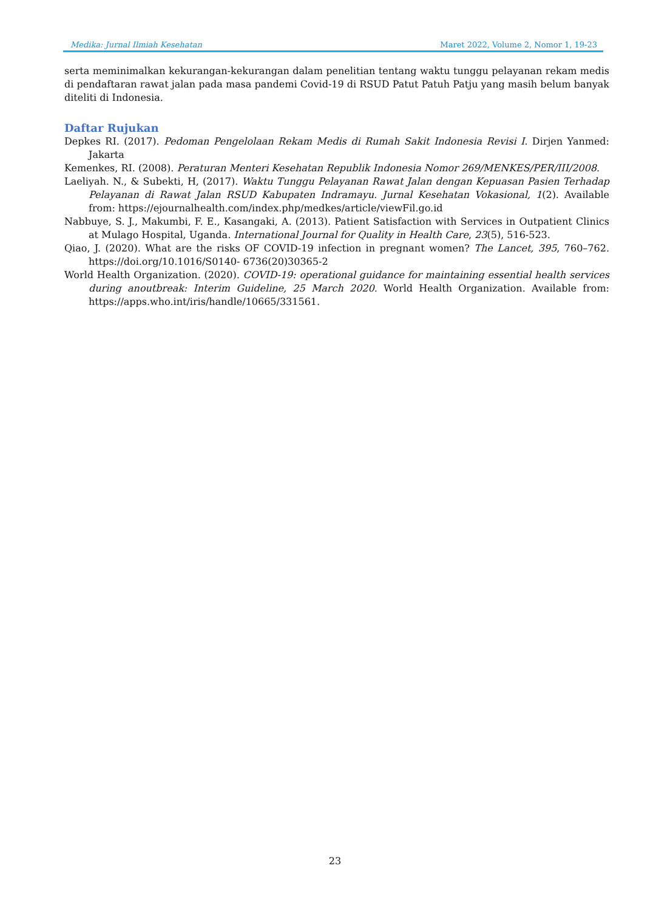Medika: Jurnal Ilmiah Kesehatan Maret 2022, Volume 2, Nomor 1, 19-23
serta meminimalkan kekurangan-kekurangan dalam penelitian tentang waktu tunggu pelayanan rekam medis di pendaftaran rawat jalan pada masa pandemi Covid-19 di RSUD Patut Patuh Patju yang masih belum banyak diteliti di Indonesia.
Daftar Rujukan
Depkes RI. (2017). Pedoman Pengelolaan Rekam Medis di Rumah Sakit Indonesia Revisi I. Dirjen Yanmed: Jakarta
Kemenkes, RI. (2008). Peraturan Menteri Kesehatan Republik Indonesia Nomor 269/MENKES/PER/III/2008.
Laeliyah. N., & Subekti, H, (2017). Waktu Tunggu Pelayanan Rawat Jalan dengan Kepuasan Pasien Terhadap Pelayanan di Rawat Jalan RSUD Kabupaten Indramayu. Jurnal Kesehatan Vokasional, 1(2). Available from: https://ejournalhealth.com/index.php/medkes/article/viewFil.go.id
Nabbuye, S. J., Makumbi, F. E., Kasangaki, A. (2013). Patient Satisfaction with Services in Outpatient Clinics at Mulago Hospital, Uganda. International Journal for Quality in Health Care, 23(5), 516-523.
Qiao, J. (2020). What are the risks OF COVID-19 infection in pregnant women? The Lancet, 395, 760–762. https://doi.org/10.1016/S0140- 6736(20)30365-2
World Health Organization. (2020). COVID-19: operational guidance for maintaining essential health services during anoutbreak: Interim Guideline, 25 March 2020. World Health Organization. Available from: https://apps.who.int/iris/handle/10665/331561.
23